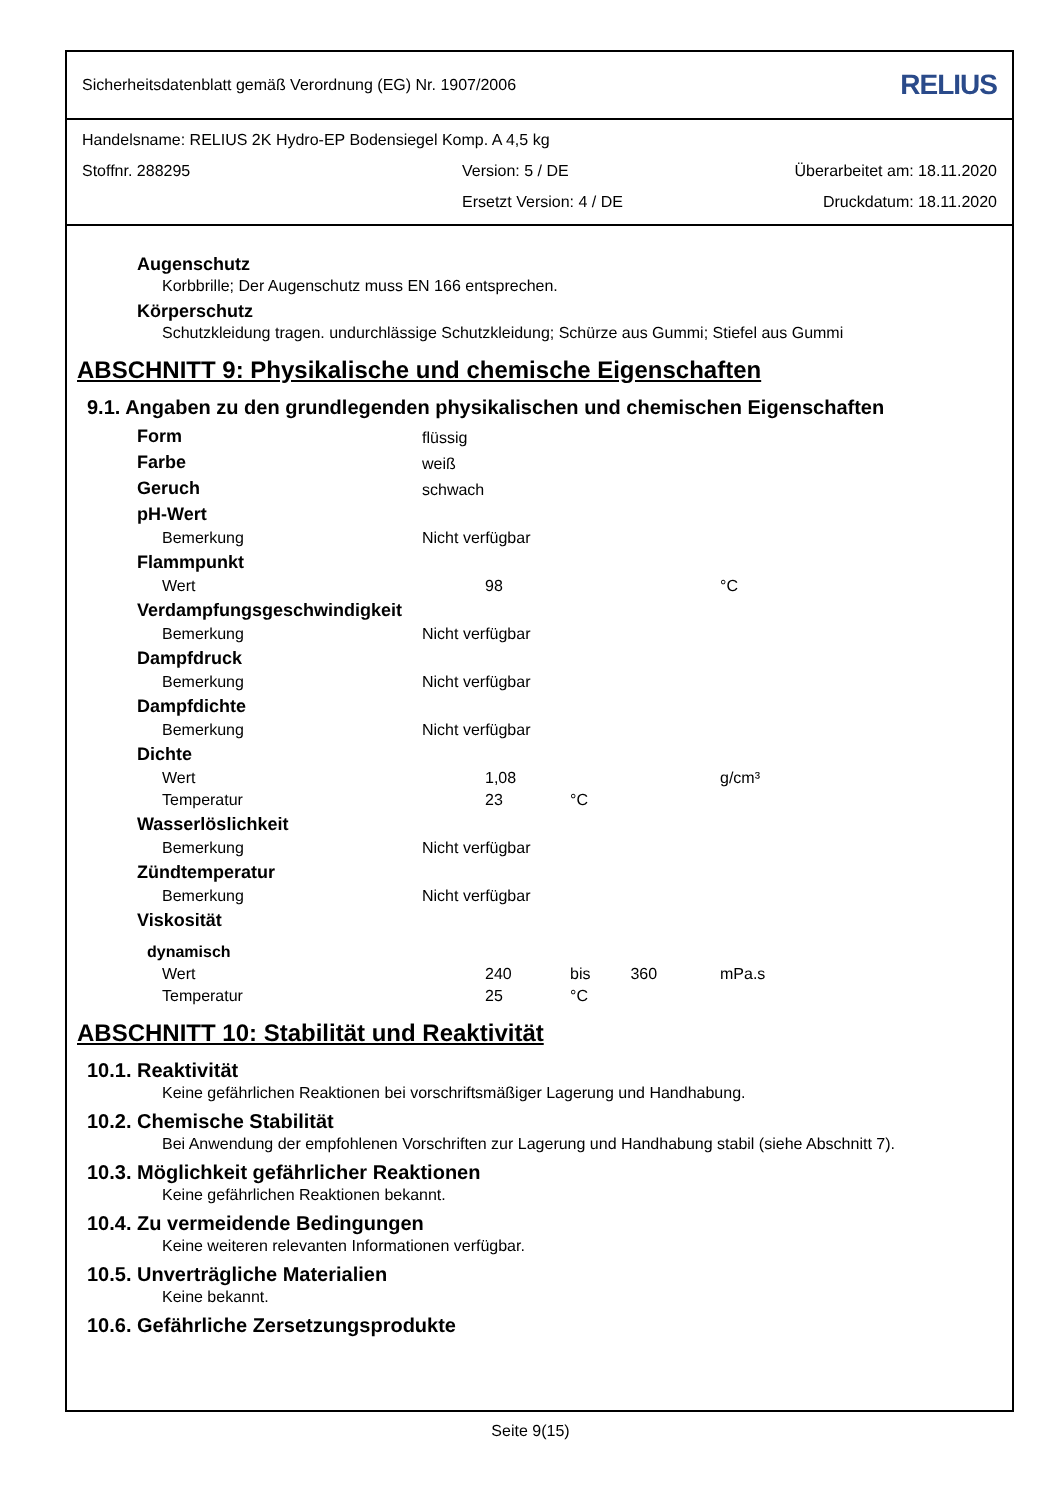Sicherheitsdatenblatt gemäß Verordnung (EG) Nr. 1907/2006 RELIUS
Handelsname: RELIUS 2K Hydro-EP Bodensiegel Komp. A 4,5 kg
Stoffnr. 288295 Version: 5 / DE Überarbeitet am: 18.11.2020
Ersetzt Version: 4 / DE Druckdatum: 18.11.2020
Augenschutz
Korbbrille; Der Augenschutz muss EN 166 entsprechen.
Körperschutz
Schutzkleidung tragen. undurchlässige Schutzkleidung; Schürze aus Gummi; Stiefel aus Gummi
ABSCHNITT 9: Physikalische und chemische Eigenschaften
9.1. Angaben zu den grundlegenden physikalischen und chemischen Eigenschaften
| Form | flüssig | | | |
| Farbe | weiß | | | |
| Geruch | schwach | | | |
| pH-Wert | | | | |
| Bemerkung | Nicht verfügbar | | | |
| Flammpunkt | | | | |
| Wert | | 98 | | °C |
| Verdampfungsgeschwindigkeit | | | | |
| Bemerkung | Nicht verfügbar | | | |
| Dampfdruck | | | | |
| Bemerkung | Nicht verfügbar | | | |
| Dampfdichte | | | | |
| Bemerkung | Nicht verfügbar | | | |
| Dichte | | | | |
| Wert | | 1,08 | | g/cm³ |
| Temperatur | | 23 | °C | |
| Wasserlöslichkeit | | | | |
| Bemerkung | Nicht verfügbar | | | |
| Zündtemperatur | | | | |
| Bemerkung | Nicht verfügbar | | | |
| Viskosität | | | | |
| dynamisch | | | | |
| Wert | | 240 | bis 360 | mPa.s |
| Temperatur | | 25 | °C | |
ABSCHNITT 10: Stabilität und Reaktivität
10.1. Reaktivität
Keine gefährlichen Reaktionen bei vorschriftsmäßiger Lagerung und Handhabung.
10.2. Chemische Stabilität
Bei Anwendung der empfohlenen Vorschriften zur Lagerung und Handhabung stabil (siehe Abschnitt 7).
10.3. Möglichkeit gefährlicher Reaktionen
Keine gefährlichen Reaktionen bekannt.
10.4. Zu vermeidende Bedingungen
Keine weiteren relevanten Informationen verfügbar.
10.5. Unverträgliche Materialien
Keine bekannt.
10.6. Gefährliche Zersetzungsprodukte
Seite 9(15)